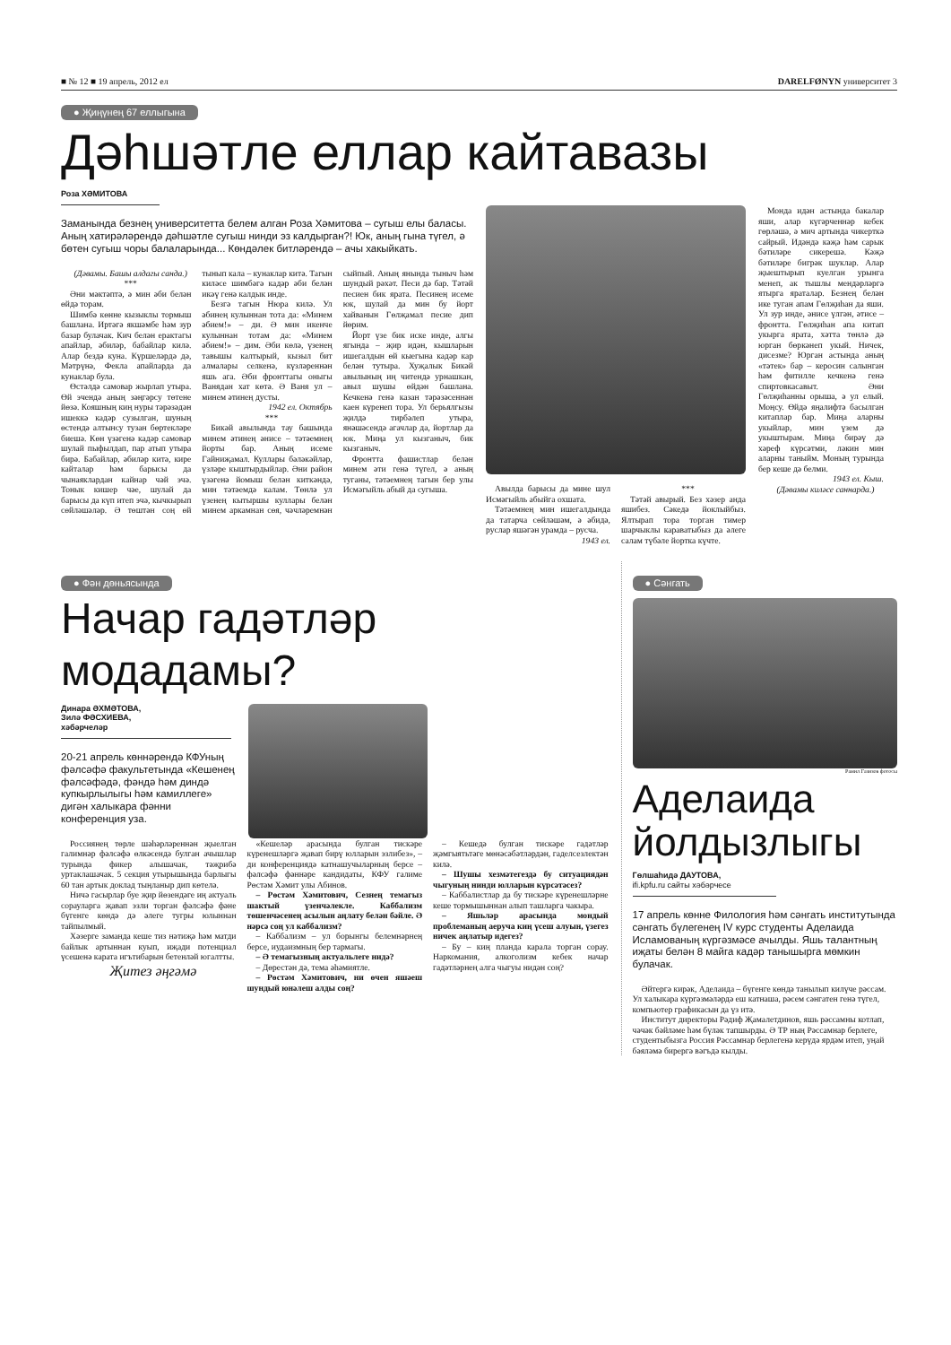■ № 12 ■ 19 апрель, 2012 ел DARELFØNYN университет 3
● Җиңүнең 67 еллыгына
Дәһшәтле еллар кайтавазы
Роза ХӘМИТОВА
Заманында безнең университетта белем алган Роза Хәмитова – сугыш елы баласы. Аның хатирәләрендә дәһшәтле сугыш нинди эз калдырган?! Юк, аның гына түгел, ә бөтен сугыш чоры балаларында... Көндәлек битләрендә – ачы хакыйкать.
(Дәвамы. Башы алдагы санда.)
***
Әни мәктәптә, ә мин әби белән өйдә торам.
Шимбә көнне кызыклы тормыш башлана. Иртәгә якшәмбе һәм зур базар булачак. Кич белән ерактагы апайлар, әбиләр, бабайлар килә. Алар бездә куна. Күршеләрдә дә, Мәтрүнә, Фекла апайларда да кунаклар була.
Өстәлдә самовар жырлап утыра. Өй эчендә аның зәңгәрсу төтене йөзә. Кояшның киң нуры тәрәзәдән ишеккә кадәр сузылган, шуның өстендә алтынсу тузан бөртекләре биешә. Көн үзәгенә кадәр самовар шулай пыфылдап, пар атып утыра бирә. Бабайлар, әбиләр китә, кире кайталар һәм барысы да чынаяклардан кайнар чәй эчә. Тонык кишер чәе, шулай да барысы да күп итеп эчә, кычкырып сөйләшәләр. Ә төштән соң өй тынып кала – кунаклар китә. Тагын киләсе шимбәгә кадәр әби белән икәү генә калдык инде.
Безгә тагын Нюра килә. Ул әбинең кулыннан тота да: «Минем әбием!» – ди. Ә мин икенче кулыннан тотам да: «Минем әбием!» – дим. Әби көлә, үзенең тавышы калтырый, кызыл бит алмалары селкенә, күзләреннән яшь ага. Әби фронттагы оныгы Ванядан хат көтә. Ә Ваня ул – минем әтинең дусты.
1942 ел. Октябрь
***
Бикәй авылында тау башында минем әтинең әнисе – тәтәемнең йорты бар. Аның исеме Гайниҗамал. Куллары бәләкәйләр, үзләре кыштырдыйлар. Әни район үзәгенә йомыш белән киткәндә, мин тәтәемдә калам. Төнлә ул үзенең кытыршы куллары белән минем аркамнан сөя, чәчләремнән сыйпый. Аның янында тыныч һәм шундый рәхәт. Песи дә бар. Тәтәй песиен бик ярата. Песинең исеме юк, шулай да мин бу йорт хайванын Гөлҗамал песие дип йөрим.
Йорт үзе бик иске инде, алгы ягында – җир идән, кышларын ишегалдын өй кыегына кадәр кар белән тутыра. Хуҗалык Бикәй авылының иң читендә урнашкан, авыл шушы өйдән башлана. Кечкенә генә казан тәрәзәсеннән каен күренеп тора. Ул берьялгызы җилдә тирбәлеп утыра, янәшәсендә агачлар да, йортлар да юк. Миңа ул кызганыч, бик кызганыч.
Фронтта фашистлар белән минем әти генә түгел, ә аның туганы, тәтәемнең тагын бер улы Исмәгыйль абый да сугыша.
Авылда барысы да мине шул Исмәгыйль абыйга охшата.
Тәтәемнең мин ишегалдында да татарча сөйләшәм, ә әбидә, руслар яшәгән урамда – русча.
1943 ел.
***
Тәтәй авырый. Без хәзер анда яшибез. Сәкедә йоклыйбыз. Ялтырап тора торган тимер шарчыклы караватыбыз да әлеге салам түбәле йортка күчте.
Монда идән астында бакалар яши, алар күгәрченнәр кебек гөрләшә, ә мич артында чикерткә сайрый. Идәндә кәҗә һәм сарык бәтиләре сикерешә. Кәҗә бәтиләре бигрәк шуклар. Алар җыештырып куелган урынга менеп, ак тышлы мендәрләргә ятырга яраталар. Безнең белән ике туган апам Гөлҗиһан да яши. Ул зур инде, әнисе үлгән, әтисе – фронтта. Гөлҗиһан апа китап укырга ярата, хәтта төнлә дә юрган бөркәнеп укый. Ничек, дисезме? Юрган астында аның «тәтек» бар – керосин салынган һәм фитилле кечкенә генә спиртовкасавыт. Әни Гөлҗиһанны орыша, ә ул елый. Моңсу. Өйдә яңалифтә басылган китаплар бар. Миңа аларны укыйлар, мин үзем дә укыштырам. Миңа бирәү дә хәреф күрсәтми, ләкин мин аларны таныйм. Моның турында бер кеше дә белми.
1943 ел. Кыш.
(Дәвамы киләсе саннарда.)
● Фән дөньясында
Начар гадәтләр модадамы?
Динара ӘХМӘТОВА,
Зилә ФӘСХИЕВА,
хәбәрчеләр
20-21 апрель көннәрендә КФУның фәлсәфә факультетында «Кешенең фәлсәфәдә, фәндә һәм диндә купкырлылыгы һәм камиллеге» дигән халыкара фәнни конференция уза.
Россиянең төрле шәһәрләреннән җыелган галимнәр фәлсәфә өлкәсендә булган ачышлар турында фикер алышачак, тәҗрибә уртаклашачак. 5 секция утырышында барлыгы 60 тан артык доклад тыңланыр дип көтелә.
Ничә гасырлар буе җир йөзендәге иң актуаль сорауларга җавап эзли торган фәлсәфә фәне бүгенге көндә дә әлеге тугры юлыннан тайпылмый.
Хәзерге заманда кеше тиз нәтиҗә һәм матди байлык артыннан куып, иҗади потенциал үсешенә карата игътибарын бетенләй югалтты.
Җитез әңгәмә
«Кешеләр арасында булган тискәре күренешләргә җавап бирү юлларын эзлибез», – ди конференциядә катнашучыларның берсе – фәлсәфә фәннәре кандидаты, КФУ галиме Рөстәм Хәмит улы Абинов.
– Рөстәм Хәмитович, Сезнең темагыз шактый үзенчәлекле. Каббализм төшенчәсенең асылын аңлату белән бәйле. Ә нәрсә соң ул каббализм?
– Каббализм – ул борынгы белемнәрнең берсе, иудаизмның бер тармагы.
– Ә темагызның актуальлеге нидә?
– Дөрестән дә, тема әһәмиятле.
– Рөстәм Хәмитович, ни өчен яшәеш шундый юнәлеш алды соң?
– Кешедә булган тискәре гадәтләр җәмгыятьтәге мөнәсәбәтләрдән, гаделсезлектән килә.
– Шушы хезмәтегездә бу ситуациядән чыгуның нинди юлларын күрсәтәсез?
– Каббалистлар да бу тискәре күренешләрне кеше тормышыннан алып ташларга чакыра.
– Яшьләр арасында мондый проблеманың аеруча киң үсеш алуын, үзегез ничек аңлатыр идегез?
– Бу – киң планда карала торган сорау. Наркомания, алкоголизм кебек начар гадәтләрнең алга чыгуы нидән соң?
● Сәнгать
Рамил Газизов фотосы
Аделаида йолдызлыгы
Гөлшаһидә ДАУТОВА,
ifi.kpfu.ru сайты хәбәрчесе
17 апрель көнне Филология һәм сәнгать институтында сәнгать бүлегенең IV курс студенты Аделаида Исламованың күргәзмәсе ачылды. Яшь талантның иҗаты белән 8 майга кадәр танышырга мөмкин булачак.
Әйтергә кирәк, Аделаида – бүгенге көндә танылып килүче рәссам. Ул халыкара күргәзмәләрдә еш катнаша, рәсем сәнгатен генә түгел, компьютер графикасын да үз итә.
Институт директоры Рәдиф Җамалетдинов, яшь рәссамны котлап, чәчәк бәйләме һәм бүләк тапшырды. Ә ТР ның Рәссамнар берлеге, студентыбызга Россия Рәссамнар берлегенә керүдә ярдәм итеп, уңай бәяләмә бирергә вәгъдә кылды.